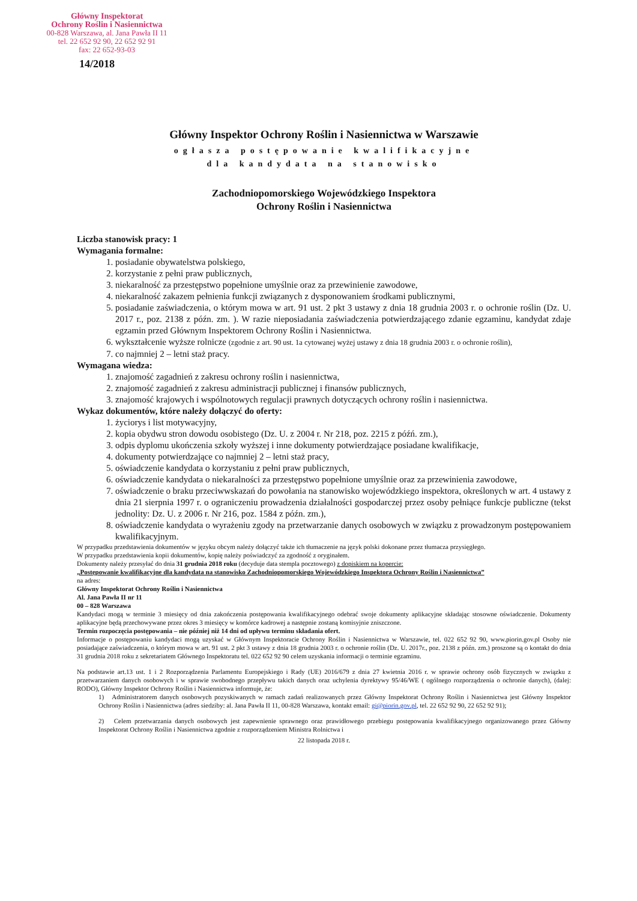Główny Inspektorat
Ochrony Roślin i Nasiennictwa
00-828 Warszawa, al. Jana Pawła II 11
tel. 22 652 92 90, 22 652 92 91
fax: 22 652-93-03
14/2018
Główny Inspektor Ochrony Roślin i Nasiennictwa w Warszawie
ogłasza postępowanie kwalifikacyjne
dla kandydata na stanowisko
Zachodniopomorskiego Wojewódzkiego Inspektora
Ochrony Roślin i Nasiennictwa
Liczba stanowisk pracy: 1
Wymagania formalne:
1. posiadanie obywatelstwa polskiego,
2. korzystanie z pełni praw publicznych,
3. niekaralność za przestępstwo popełnione umyślnie oraz za przewinienie zawodowe,
4. niekaralność zakazem pełnienia funkcji związanych z dysponowaniem środkami publicznymi,
5. posiadanie zaświadczenia, o którym mowa w art. 91 ust. 2 pkt 3 ustawy z dnia 18 grudnia 2003 r. o ochronie roślin (Dz. U. 2017 r., poz. 2138 z późn. zm. ). W razie nieposiadania zaświadczenia potwierdzającego zdanie egzaminu, kandydat zdaje egzamin przed Głównym Inspektorem Ochrony Roślin i Nasiennictwa.
6. wykształcenie wyższe rolnicze (zgodnie z art. 90 ust. 1a cytowanej wyżej ustawy z dnia 18 grudnia 2003 r. o ochronie roślin),
7. co najmniej 2 – letni staż pracy.
Wymagana wiedza:
1. znajomość zagadnień z zakresu ochrony roślin i nasiennictwa,
2. znajomość zagadnień z zakresu administracji publicznej i finansów publicznych,
3. znajomość krajowych i wspólnotowych regulacji prawnych dotyczących ochrony roślin i nasiennictwa.
Wykaz dokumentów, które należy dołączyć do oferty:
1. życiorys i list motywacyjny,
2. kopia obydwu stron dowodu osobistego (Dz. U. z 2004 r. Nr 218, poz. 2215 z późń. zm.),
3. odpis dyplomu ukończenia szkoły wyższej i inne dokumenty potwierdzające posiadane kwalifikacje,
4. dokumenty potwierdzające co najmniej 2 – letni staż pracy,
5. oświadczenie kandydata o korzystaniu z pełni praw publicznych,
6. oświadczenie kandydata o niekaralności za przestępstwo popełnione umyślnie oraz za przewinienia zawodowe,
7. oświadczenie o braku przeciwwskazań do powołania na stanowisko wojewódzkiego inspektora, określonych w art. 4 ustawy z dnia 21 sierpnia 1997 r. o ograniczeniu prowadzenia działalności gospodarczej przez osoby pełniące funkcje publiczne (tekst jednolity: Dz. U. z 2006 r. Nr 216, poz. 1584 z późn. zm.),
8. oświadczenie kandydata o wyrażeniu zgody na przetwarzanie danych osobowych w związku z prowadzonym postępowaniem kwalifikacyjnym.
W przypadku przedstawienia dokumentów w języku obcym należy dołączyć także ich tłumaczenie na język polski dokonane przez tłumacza przysięgłego.
W przypadku przedstawienia kopii dokumentów, kopię należy poświadczyć za zgodność z oryginałem.
Dokumenty należy przesyłać do dnia 31 grudnia 2018 roku (decyduje data stempla pocztowego) z dopiskiem na kopercie:
„Postępowanie kwalifikacyjne dla kandydata na stanowisko Zachodniopomorskiego Wojewódzkiego Inspektora Ochrony Roślin i Nasiennictwa”
na adres:
Główny Inspektorat Ochrony Roślin i Nasiennictwa
Al. Jana Pawła II nr 11
00 – 828 Warszawa
Kandydaci mogą w terminie 3 miesięcy od dnia zakończenia postępowania kwalifikacyjnego odebrać swoje dokumenty aplikacyjne składając stosowne oświadczenie. Dokumenty aplikacyjne będą przechowywane przez okres 3 miesięcy w komórce kadrowej a następnie zostaną komisyjnie zniszczone.
Termin rozpoczęcia postępowania – nie później niż 14 dni od upływu terminu składania ofert.
Informacje o postępowaniu kandydaci mogą uzyskać w Głównym Inspektoracie Ochrony Roślin i Nasiennictwa w Warszawie, tel. 022 652 92 90, www.piorin.gov.pl Osoby nie posiadające zaświadczenia, o którym mowa w art. 91 ust. 2 pkt 3 ustawy z dnia 18 grudnia 2003 r. o ochronie roślin (Dz. U. 2017r., poz. 2138 z późn. zm.) proszone są o kontakt do dnia 31 grudnia 2018 roku z sekretariatem Głównego Inspektoratu tel. 022 652 92 90 celem uzyskania informacji o terminie egzaminu.
Na podstawie art.13 ust. 1 i 2 Rozporządzenia Parlamentu Europejskiego i Rady (UE) 2016/679 z dnia 27 kwietnia 2016 r. w sprawie ochrony osób fizycznych w związku z przetwarzaniem danych osobowych i w sprawie swobodnego przepływu takich danych oraz uchylenia dyrektywy 95/46/WE ( ogólnego rozporządzenia o ochronie danych), (dalej: RODO), Główny Inspektor Ochrony Roślin i Nasiennictwa informuje, że:
1) Administratorem danych osobowych pozyskiwanych w ramach zadań realizowanych przez Główny Inspektorat Ochrony Roślin i Nasiennictwa jest Główny Inspektor Ochrony Roślin i Nasiennictwa (adres siedziby: al. Jana Pawła II 11, 00-828 Warszawa, kontakt email: gi@piorin.gov.pl, tel. 22 652 92 90, 22 652 92 91);
2) Celem przetwarzania danych osobowych jest zapewnienie sprawnego oraz prawidłowego przebiegu postępowania kwalifikacyjnego organizowanego przez Główny Inspektorat Ochrony Roślin i Nasiennictwa zgodnie z rozporządzeniem Ministra Rolnictwa i
22 listopada 2018 r.